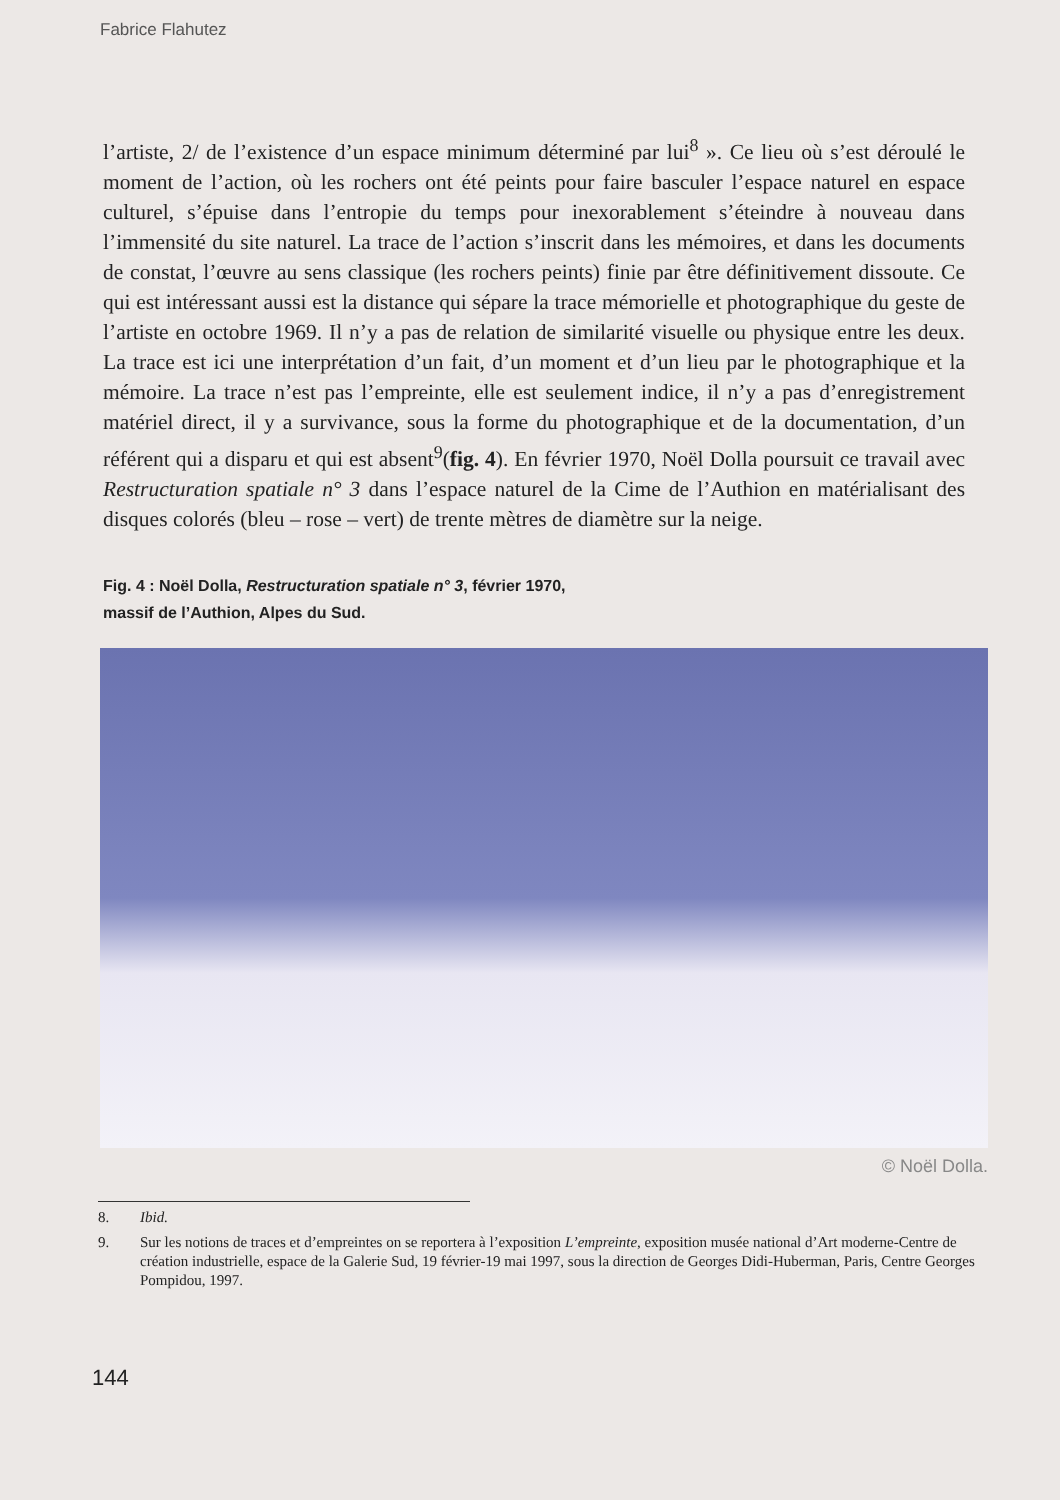Fabrice Flahutez
l’artiste, 2/ de l’existence d’un espace minimum déterminé par lui<sup>8</sup> ». Ce lieu où s’est déroulé le moment de l’action, où les rochers ont été peints pour faire basculer l’espace naturel en espace culturel, s’épuise dans l’entropie du temps pour inexorablement s’éteindre à nouveau dans l’immensité du site naturel. La trace de l’action s’inscrit dans les mémoires, et dans les documents de constat, l’œuvre au sens classique (les rochers peints) finie par être définitivement dissoute. Ce qui est intéressant aussi est la distance qui sépare la trace mémorielle et photographique du geste de l’artiste en octobre 1969. Il n’y a pas de relation de similarité visuelle ou physique entre les deux. La trace est ici une interprétation d’un fait, d’un moment et d’un lieu par le photographique et la mémoire. La trace n’est pas l’empreinte, elle est seulement indice, il n’y a pas d’enregistrement matériel direct, il y a survivance, sous la forme du photographique et de la documentation, d’un référent qui a disparu et qui est absent<sup>9</sup>(fig. 4). En février 1970, Noël Dolla poursuit ce travail avec Restructuration spatiale n° 3 dans l’espace naturel de la Cime de l’Authion en matérialisant des disques colorés (bleu – rose – vert) de trente mètres de diamètre sur la neige.
Fig. 4 : Noël Dolla, Restructuration spatiale n° 3, février 1970,
massif de l’Authion, Alpes du Sud.
© Noël Dolla.
8. Ibid.
9. Sur les notions de traces et d’empreintes on se reportera à l’exposition L’empreinte, exposition musée national d’Art moderne-Centre de création industrielle, espace de la Galerie Sud, 19 février-19 mai 1997, sous la direction de Georges Didi-Huberman, Paris, Centre Georges Pompidou, 1997.
144